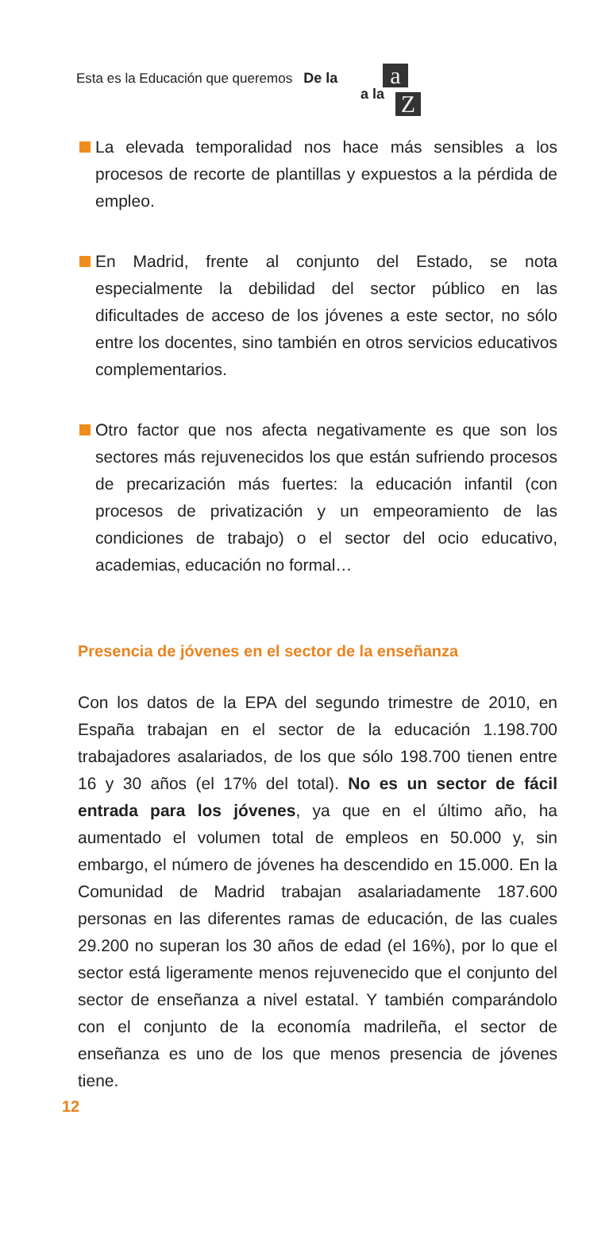Esta es la Educación que queremos De la
a la
a
Z
La elevada temporalidad nos hace más sensibles a los procesos de recorte de plantillas y expuestos a la pérdida de empleo.
En Madrid, frente al conjunto del Estado, se nota especialmente la debilidad del sector público en las dificultades de acceso de los jóvenes a este sector, no sólo entre los docentes, sino también en otros servicios educativos complementarios.
Otro factor que nos afecta negativamente es que son los sectores más rejuvenecidos los que están sufriendo procesos de precarización más fuertes: la educación infantil (con procesos de privatización y un empeoramiento de las condiciones de trabajo) o el sector del ocio educativo, academias, educación no formal…
Presencia de jóvenes en el sector de la enseñanza
Con los datos de la EPA del segundo trimestre de 2010, en España trabajan en el sector de la educación 1.198.700 trabajadores asalariados, de los que sólo 198.700 tienen entre 16 y 30 años (el 17% del total). No es un sector de fácil entrada para los jóvenes, ya que en el último año, ha aumentado el volumen total de empleos en 50.000 y, sin embargo, el número de jóvenes ha descendido en 15.000. En la Comunidad de Madrid trabajan asalariadamente 187.600 personas en las diferentes ramas de educación, de las cuales 29.200 no superan los 30 años de edad (el 16%), por lo que el sector está ligeramente menos rejuvenecido que el conjunto del sector de enseñanza a nivel estatal. Y también comparándolo con el conjunto de la economía madrileña, el sector de enseñanza es uno de los que menos presencia de jóvenes tiene.
12